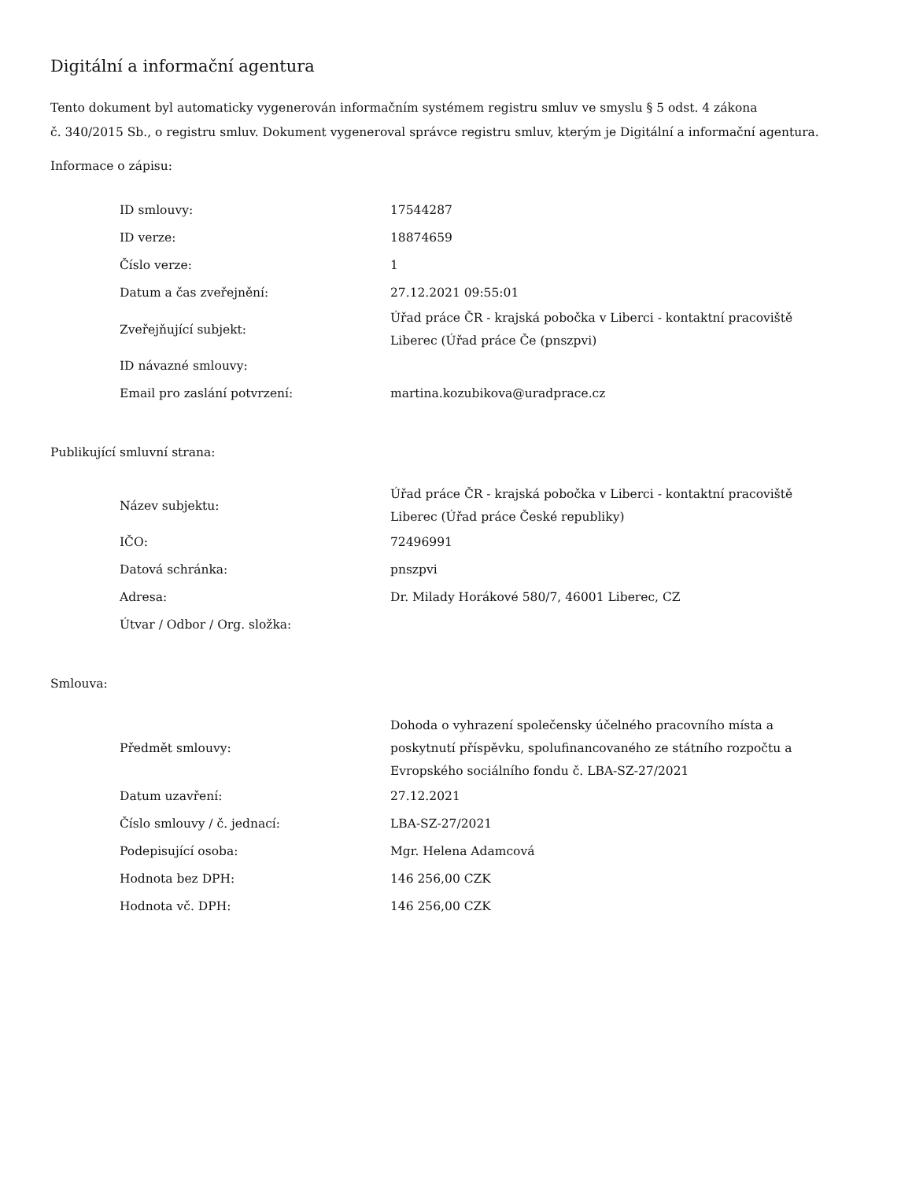Digitální a informační agentura
Tento dokument byl automaticky vygenerován informačním systémem registru smluv ve smyslu § 5 odst. 4 zákona
č. 340/2015 Sb., o registru smluv. Dokument vygeneroval správce registru smluv, kterým je Digitální a informační agentura.
Informace o zápisu:
| ID smlouvy: | 17544287 |
| ID verze: | 18874659 |
| Číslo verze: | 1 |
| Datum a čas zveřejnění: | 27.12.2021 09:55:01 |
| Zveřejňující subjekt: | Úřad práce ČR - krajská pobočka v Liberci - kontaktní pracoviště Liberec (Úřad práce Če (pnszpvi) |
| ID návazné smlouvy: | |
| Email pro zaslání potvrzení: | martina.kozubikova@uradprace.cz |
Publikující smluvní strana:
| Název subjektu: | Úřad práce ČR - krajská pobočka v Liberci - kontaktní pracoviště Liberec (Úřad práce České republiky) |
| IČO: | 72496991 |
| Datová schránka: | pnszpvi |
| Adresa: | Dr. Milady Horákové 580/7, 46001 Liberec, CZ |
| Útvar / Odbor / Org. složka: | |
Smlouva:
| Předmět smlouvy: | Dohoda o vyhrazení společensky účelného pracovního místa a poskytnutí příspěvku, spolufinancovaného ze státního rozpočtu a Evropského sociálního fondu č. LBA-SZ-27/2021 |
| Datum uzavření: | 27.12.2021 |
| Číslo smlouvy / č. jednací: | LBA-SZ-27/2021 |
| Podepisující osoba: | Mgr. Helena Adamcová |
| Hodnota bez DPH: | 146 256,00 CZK |
| Hodnota vč. DPH: | 146 256,00 CZK |